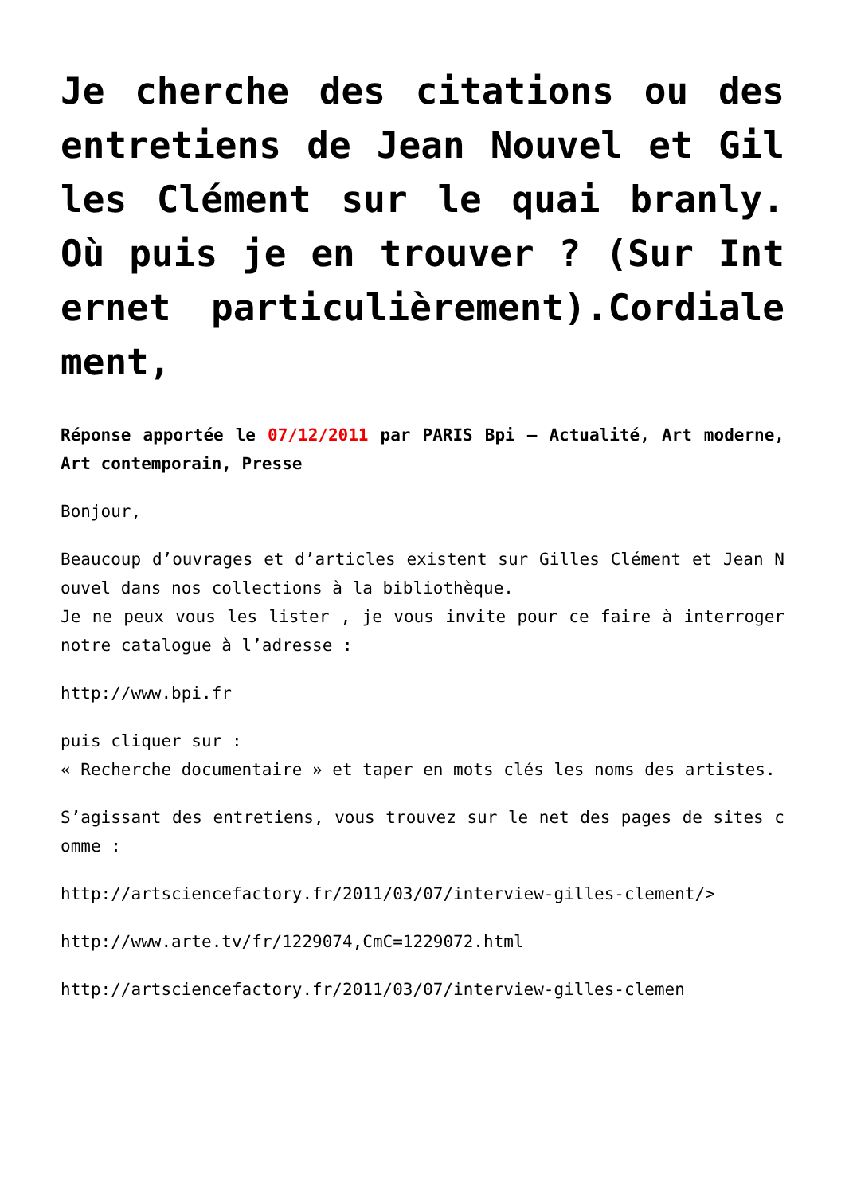Je cherche des citations ou des entretiens de Jean Nouvel et Gilles Clément sur le quai branly. Où puis je en trouver ? (Sur Internet particulièrement).Cordialement,
Réponse apportée le 07/12/2011 par PARIS Bpi – Actualité, Art moderne, Art contemporain, Presse
Bonjour,
Beaucoup d’ouvrages et d’articles existent sur Gilles Clément et Jean Nouvel dans nos collections à la bibliothèque.
Je ne peux vous les lister , je vous invite pour ce faire à interroger notre catalogue à l’adresse :
http://www.bpi.fr
puis cliquer sur :
« Recherche documentaire » et taper en mots clés les noms des artistes.
S’agissant des entretiens, vous trouvez sur le net des pages de sites comme :
http://artsciencefactory.fr/2011/03/07/interview-gilles-clement/>
http://www.arte.tv/fr/1229074,CmC=1229072.html
http://artsciencefactory.fr/2011/03/07/interview-gilles-clemen